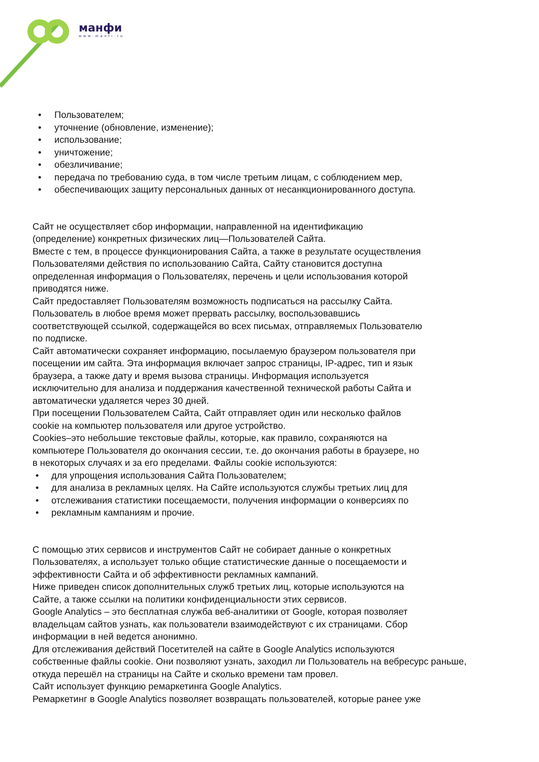манфи
www.manfi.ru
• Пользователем;
• уточнение (обновление, изменение);
• использование;
• уничтожение;
• обезличивание;
• передача по требованию суда, в том числе третьим лицам, с соблюдением мер,
• обеспечивающих защиту персональных данных от несанкционированного доступа.
Сайт не осуществляет сбор информации, направленной на идентификацию
(определение) конкретных физических лиц—Пользователей Сайта.
Вместе с тем, в процессе функционирования Сайта, а также в результате осуществления
Пользователями действия по использованию Сайта, Сайту становится доступна
определенная информация о Пользователях, перечень и цели использования которой
приводятся ниже.
Сайт предоставляет Пользователям возможность подписаться на рассылку Сайта.
Пользователь в любое время может прервать рассылку, воспользовавшись
соответствующей ссылкой, содержащейся во всех письмах, отправляемых Пользователю
по подписке.
Сайт автоматически сохраняет информацию, посылаемую браузером пользователя при
посещении им сайта. Эта информация включает запрос страницы, IP-адрес, тип и язык
браузера, а также дату и время вызова страницы. Информация используется
исключительно для анализа и поддержания качественной технической работы Сайта и
автоматически удаляется через 30 дней.
При посещении Пользователем Сайта, Сайт отправляет один или несколько файлов
cookie на компьютер пользователя или другое устройство.
Cookies–это небольшие текстовые файлы, которые, как правило, сохраняются на
компьютере Пользователя до окончания сессии, т.е. до окончания работы в браузере, но
в некоторых случаях и за его пределами. Файлы cookie используются:
• для упрощения использования Сайта Пользователем;
• для анализа в рекламных целях. На Сайте используются службы третьих лиц для
• отслеживания статистики посещаемости, получения информации о конверсиях по
• рекламным кампаниям и прочие.
С помощью этих сервисов и инструментов Сайт не собирает данные о конкретных
Пользователях, а использует только общие статистические данные о посещаемости и
эффективности Сайта и об эффективности рекламных кампаний.
Ниже приведен список дополнительных служб третьих лиц, которые используются на
Сайте, а также ссылки на политики конфиденциальности этих сервисов.
Google Analytics – это бесплатная служба веб-аналитики от Google, которая позволяет
владельцам сайтов узнать, как пользователи взаимодействуют с их страницами. Сбор
информации в ней ведется анонимно.
Для отслеживания действий Посетителей на сайте в Google Analytics используются
собственные файлы cookie. Они позволяют узнать, заходил ли Пользователь на вебресурс раньше,
откуда перешёл на страницы на Сайте и сколько времени там провел.
Сайт использует функцию ремаркетинга Google Analytics.
Ремаркетинг в Google Analytics позволяет возвращать пользователей, которые ранее уже